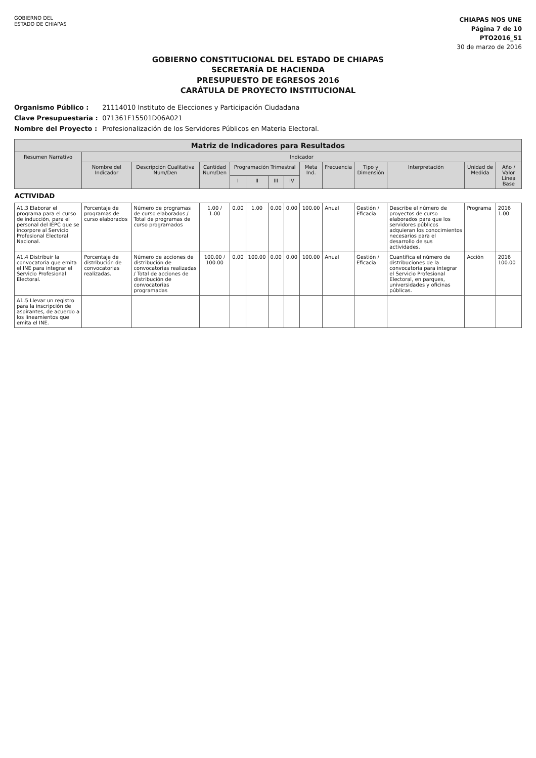GOBIERNO DEL
ESTADO DE CHIAPAS
CHIAPAS NOS UNE
Página 7 de 10
PTO2016_51
30 de marzo de 2016
GOBIERNO CONSTITUCIONAL DEL ESTADO DE CHIAPAS
SECRETARÍA DE HACIENDA
PRESUPUESTO DE EGRESOS 2016
CARÁTULA DE PROYECTO INSTITUCIONAL
Organismo Público : 21114010 Instituto de Elecciones y Participación Ciudadana
Clave Presupuestaria : 071361F15501D06A021
Nombre del Proyecto : Profesionalización de los Servidores Públicos en Materia Electoral.
| Matriz de Indicadores para Resultados | | | | | | | | | | | | | |
| --- | --- | --- | --- | --- | --- | --- | --- | --- | --- | --- | --- | --- | --- |
| Resumen Narrativo | Indicador | | | | | | | | | | | | |
| | Nombre del Indicador | Descripción Cualitativa Num/Den | Cantidad Num/Den | Programación Trimestral | | | | Meta Ind. | Frecuencia | Tipo y Dimensión | Interpretación | Unidad de Medida | Año / Valor Línea Base |
| | | | | I | II | III | IV | | | | | | |
| ACTIVIDAD | | | | | | | | | | | | | |
| A1.3 Elaborar el programa para el curso de inducción, para el personal del IEPC que se incorpore al Servicio Profesional Electoral Nacional. | Porcentaje de programas de curso elaborados | Número de programas de curso elaborados / Total de programas de curso programados | 1.00 / 1.00 | 0.00 | 1.00 | 0.00 | 0.00 | 100.00 | Anual | Gestión / Eficacia | Describe el número de proyectos de curso elaborados para que los servidores públicos adquieran los conocimientos necesarios para el desarrollo de sus actividades. | Programa | 2016 1.00 |
| A1.4 Distribuir la convocatoria que emita el INE para integrar el Servicio Profesional Electoral. | Porcentaje de distribución de convocatorias realizadas. | Número de acciones de distribución de convocatorias realizadas / Total de acciones de distribución de convocatorias programadas | 100.00 / 100.00 | 0.00 | 100.00 | 0.00 | 0.00 | 100.00 | Anual | Gestión / Eficacia | Cuantifica el número de distribuciones de la convocatoria para integrar el Servicio Profesional Electoral, en parques, universidades y oficinas públicas. | Acción | 2016 100.00 |
| A1.5 Llevar un registro para la inscripción de aspirantes, de acuerdo a los lineamientos que emita el INE. | | | | | | | | | | | | | |